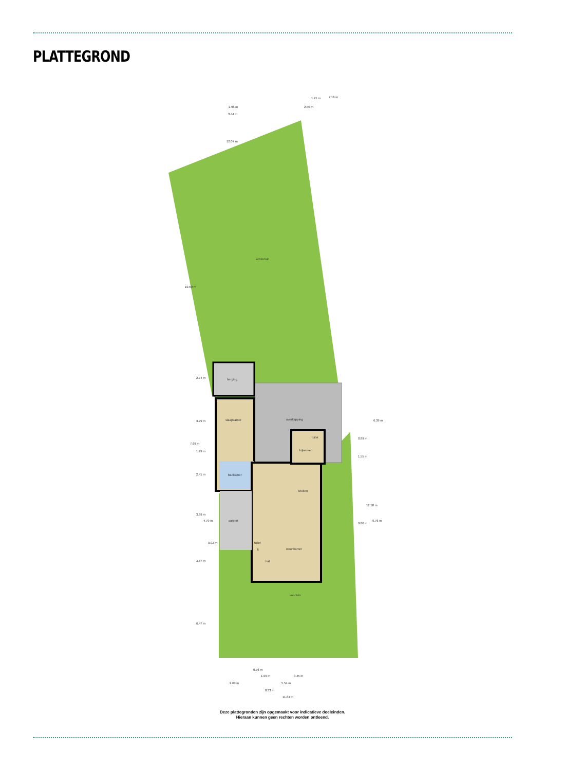PLATTEGROND
achtertuin
berging
slaapkamer
badkamer
overkapping
toilet
bijkeuken
keuken
carport
toilet
k
hal
woonkamer
voortuin
7.16 m
1.21 m
2.96 m
2.50 m
3.44 m
12.07 m
19.59 m
2.74 m
3.79 m
7.69 m
1.29 m
2.41 m
3.89 m
4.79 m
0.92 m
3.57 m
6.47 m
6.39 m
0.89 m
1.55 m
9.86 m
12.50 m
9.76 m
0.76 m
1.99 m
3.45 m
2.69 m
5.54 m
8.33 m
11.84 m
Deze plattegronden zijn opgemaakt voor indicatieve doeleinden.
Hieraan kunnen geen rechten worden ontleend.